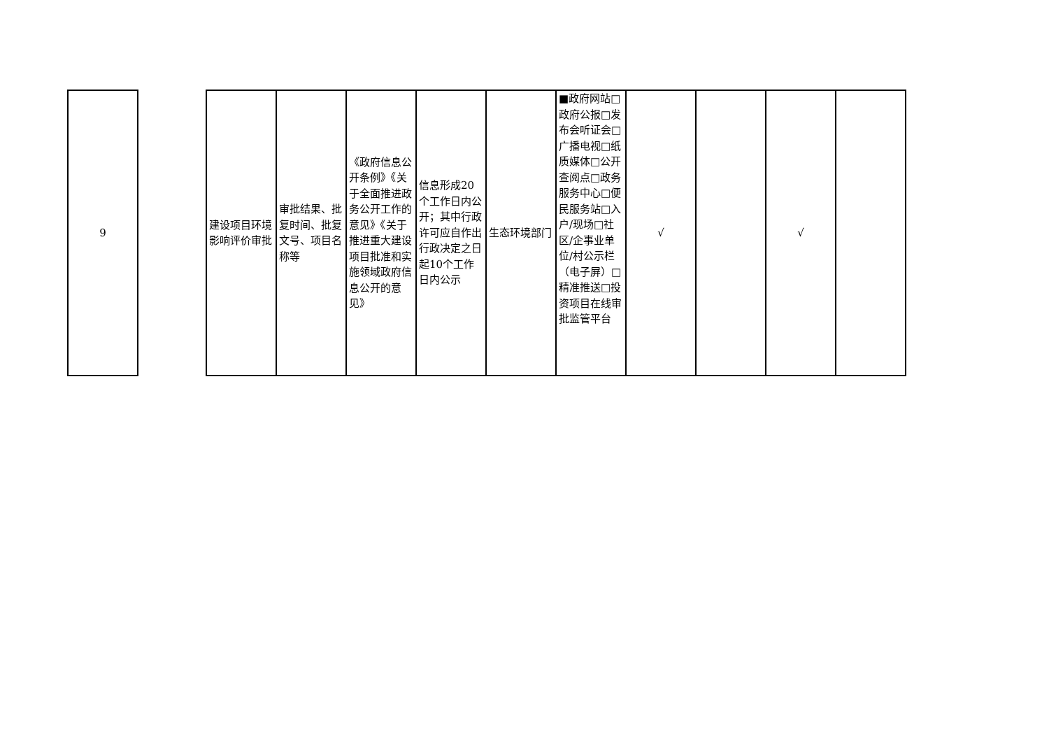| 9 | | 建设项目环境影响评价审批 | 审批结果、批复时间、批复文号、项目名称等 | 《政府信息公开条例》《关于全面推进政务公开工作的意见》《关于推进重大建设项目批准和实施领域政府信息公开的意见》 | 信息形成20个工作日内公开；其中行政许可应自作出行政决定之日起10个工作日内公示 | 生态环境部门 | ■政府网站□政府公报□发布会听证会□广播电视□纸质媒体□公开查阅点□政务服务中心□便民服务站□入户/现场□社区/企事业单位/村公示栏（电子屏）□精准推送□投资项目在线审批监管平台 | √ | | √ | |